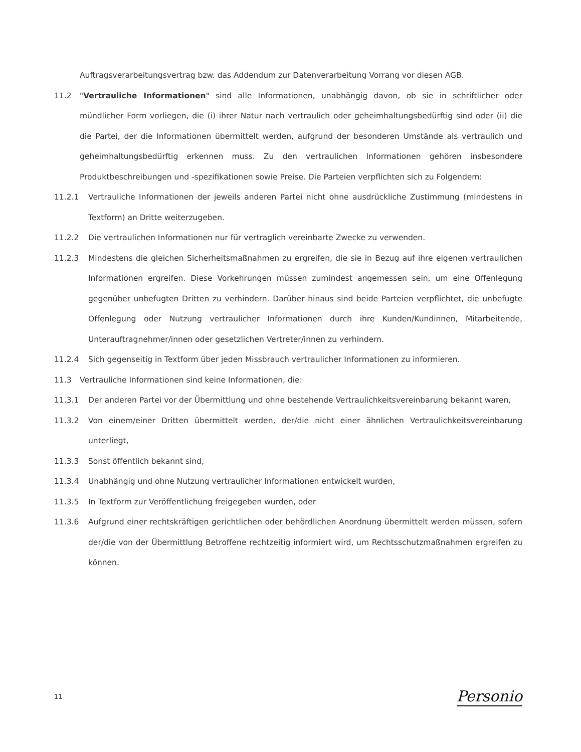Auftragsverarbeitungsvertrag bzw. das Addendum zur Datenverarbeitung Vorrang vor diesen AGB.
11.2 "Vertrauliche Informationen" sind alle Informationen, unabhängig davon, ob sie in schriftlicher oder mündlicher Form vorliegen, die (i) ihrer Natur nach vertraulich oder geheimhaltungsbedürftig sind oder (ii) die die Partei, der die Informationen übermittelt werden, aufgrund der besonderen Umstände als vertraulich und geheimhaltungsbedürftig erkennen muss. Zu den vertraulichen Informationen gehören insbesondere Produktbeschreibungen und -spezifikationen sowie Preise. Die Parteien verpflichten sich zu Folgendem:
11.2.1 Vertrauliche Informationen der jeweils anderen Partei nicht ohne ausdrückliche Zustimmung (mindestens in Textform) an Dritte weiterzugeben.
11.2.2 Die vertraulichen Informationen nur für vertraglich vereinbarte Zwecke zu verwenden.
11.2.3 Mindestens die gleichen Sicherheitsmaßnahmen zu ergreifen, die sie in Bezug auf ihre eigenen vertraulichen Informationen ergreifen. Diese Vorkehrungen müssen zumindest angemessen sein, um eine Offenlegung gegenüber unbefugten Dritten zu verhindern. Darüber hinaus sind beide Parteien verpflichtet, die unbefugte Offenlegung oder Nutzung vertraulicher Informationen durch ihre Kunden/Kundinnen, Mitarbeitende, Unterauftragnehmer/innen oder gesetzlichen Vertreter/innen zu verhindern.
11.2.4 Sich gegenseitig in Textform über jeden Missbrauch vertraulicher Informationen zu informieren.
11.3 Vertrauliche Informationen sind keine Informationen, die:
11.3.1 Der anderen Partei vor der Übermittlung und ohne bestehende Vertraulichkeitsvereinbarung bekannt waren,
11.3.2 Von einem/einer Dritten übermittelt werden, der/die nicht einer ähnlichen Vertraulichkeitsvereinbarung unterliegt,
11.3.3 Sonst öffentlich bekannt sind,
11.3.4 Unabhängig und ohne Nutzung vertraulicher Informationen entwickelt wurden,
11.3.5 In Textform zur Veröffentlichung freigegeben wurden, oder
11.3.6 Aufgrund einer rechtskräftigen gerichtlichen oder behördlichen Anordnung übermittelt werden müssen, sofern der/die von der Übermittlung Betroffene rechtzeitig informiert wird, um Rechtsschutzmaßnahmen ergreifen zu können.
11 Personio